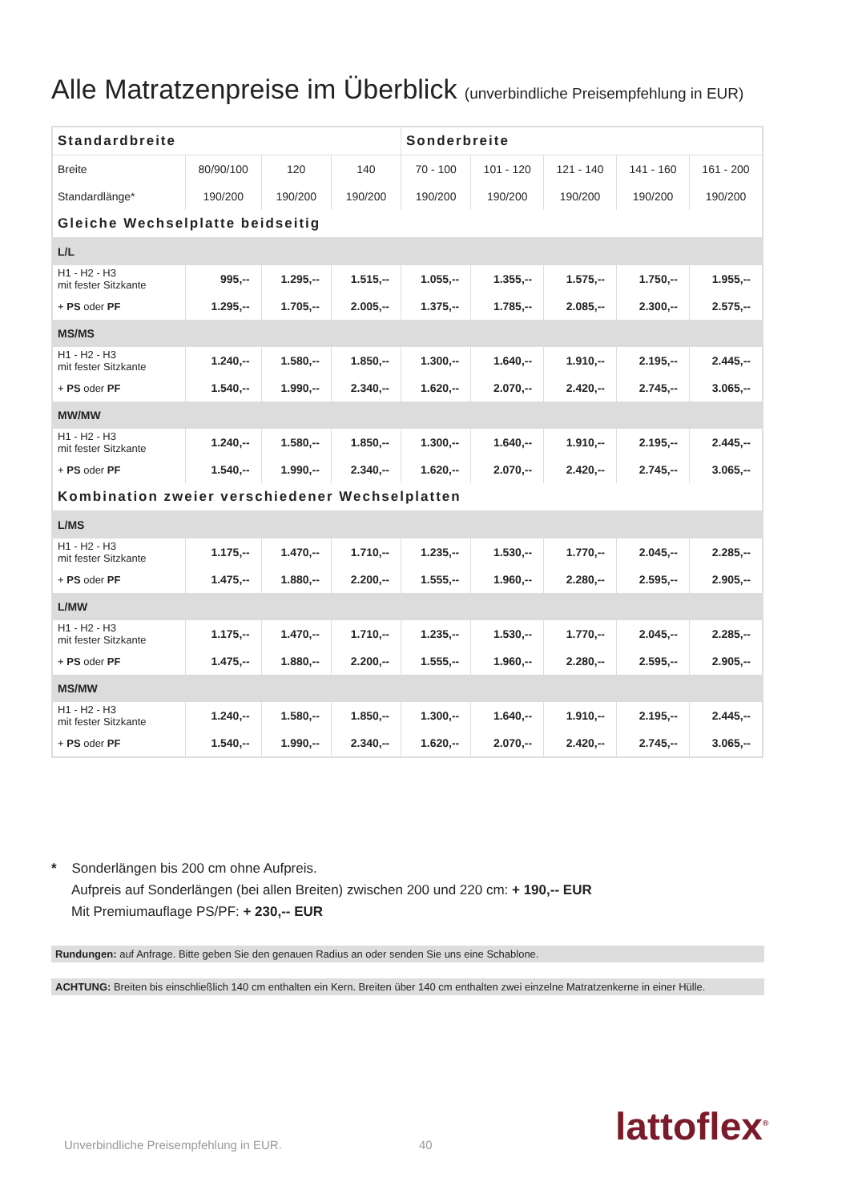Alle Matratzenpreise im Überblick (unverbindliche Preisempfehlung in EUR)
| Standardbreite | | | | Sonderbreite | | | | |
| --- | --- | --- | --- | --- | --- | --- | --- | --- |
| Breite | 80/90/100 | 120 | 140 | 70 - 100 | 101 - 120 | 121 - 140 | 141 - 160 | 161 - 200 |
| Standardlänge* | 190/200 | 190/200 | 190/200 | 190/200 | 190/200 | 190/200 | 190/200 | 190/200 |
| Gleiche Wechselplatte beidseitig | | | | | | | | |
| L/L | | | | | | | | |
| H1 - H2 - H3 mit fester Sitzkante | 995,-- | 1.295,-- | 1.515,-- | 1.055,-- | 1.355,-- | 1.575,-- | 1.750,-- | 1.955,-- |
| + PS oder PF | 1.295,-- | 1.705,-- | 2.005,-- | 1.375,-- | 1.785,-- | 2.085,-- | 2.300,-- | 2.575,-- |
| MS/MS | | | | | | | | |
| H1 - H2 - H3 mit fester Sitzkante | 1.240,-- | 1.580,-- | 1.850,-- | 1.300,-- | 1.640,-- | 1.910,-- | 2.195,-- | 2.445,-- |
| + PS oder PF | 1.540,-- | 1.990,-- | 2.340,-- | 1.620,-- | 2.070,-- | 2.420,-- | 2.745,-- | 3.065,-- |
| MW/MW | | | | | | | | |
| H1 - H2 - H3 mit fester Sitzkante | 1.240,-- | 1.580,-- | 1.850,-- | 1.300,-- | 1.640,-- | 1.910,-- | 2.195,-- | 2.445,-- |
| + PS oder PF | 1.540,-- | 1.990,-- | 2.340,-- | 1.620,-- | 2.070,-- | 2.420,-- | 2.745,-- | 3.065,-- |
| Kombination zweier verschiedener Wechselplatten | | | | | | | | |
| L/MS | | | | | | | | |
| H1 - H2 - H3 mit fester Sitzkante | 1.175,-- | 1.470,-- | 1.710,-- | 1.235,-- | 1.530,-- | 1.770,-- | 2.045,-- | 2.285,-- |
| + PS oder PF | 1.475,-- | 1.880,-- | 2.200,-- | 1.555,-- | 1.960,-- | 2.280,-- | 2.595,-- | 2.905,-- |
| L/MW | | | | | | | | |
| H1 - H2 - H3 mit fester Sitzkante | 1.175,-- | 1.470,-- | 1.710,-- | 1.235,-- | 1.530,-- | 1.770,-- | 2.045,-- | 2.285,-- |
| + PS oder PF | 1.475,-- | 1.880,-- | 2.200,-- | 1.555,-- | 1.960,-- | 2.280,-- | 2.595,-- | 2.905,-- |
| MS/MW | | | | | | | | |
| H1 - H2 - H3 mit fester Sitzkante | 1.240,-- | 1.580,-- | 1.850,-- | 1.300,-- | 1.640,-- | 1.910,-- | 2.195,-- | 2.445,-- |
| + PS oder PF | 1.540,-- | 1.990,-- | 2.340,-- | 1.620,-- | 2.070,-- | 2.420,-- | 2.745,-- | 3.065,-- |
* Sonderlängen bis 200 cm ohne Aufpreis.
Aufpreis auf Sonderlängen (bei allen Breiten) zwischen 200 und 220 cm: + 190,-- EUR
Mit Premiumauflage PS/PF: + 230,-- EUR
Rundungen: auf Anfrage. Bitte geben Sie den genauen Radius an oder senden Sie uns eine Schablone.
ACHTUNG: Breiten bis einschließlich 140 cm enthalten ein Kern. Breiten über 140 cm enthalten zwei einzelne Matratzenkerne in einer Hülle.
Unverbindliche Preisempfehlung in EUR.
40 lattoflex<sup>®</sup>